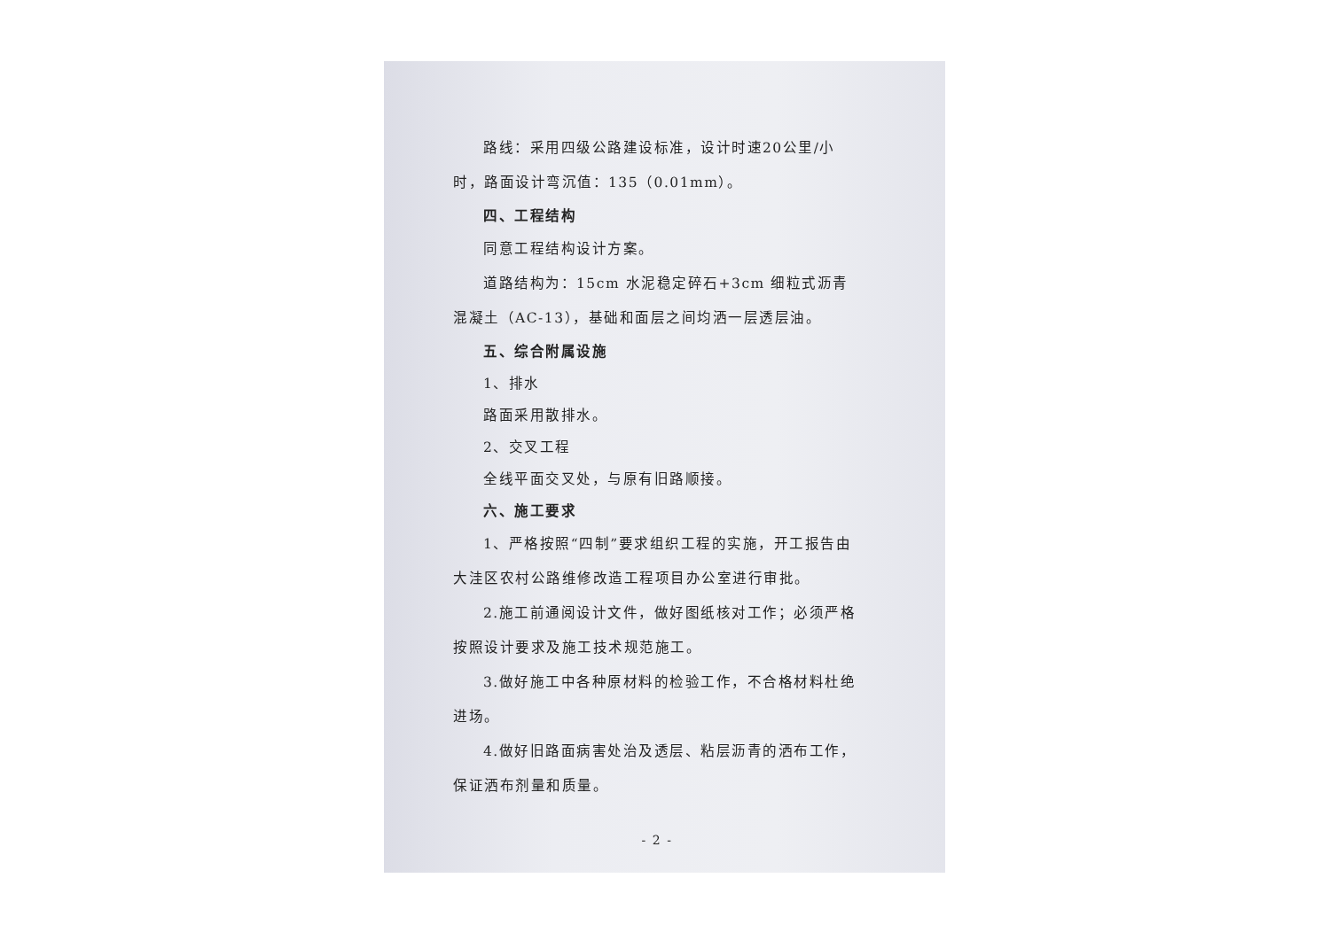路线：采用四级公路建设标准，设计时速20公里/小时，路面设计弯沉值：135（0.01mm）。
四、工程结构
同意工程结构设计方案。
道路结构为：15cm 水泥稳定碎石+3cm 细粒式沥青混凝土（AC-13），基础和面层之间均洒一层透层油。
五、综合附属设施
1、排水
路面采用散排水。
2、交叉工程
全线平面交叉处，与原有旧路顺接。
六、施工要求
1、严格按照“四制”要求组织工程的实施，开工报告由大洼区农村公路维修改造工程项目办公室进行审批。
2.施工前通阅设计文件，做好图纸核对工作；必须严格按照设计要求及施工技术规范施工。
3.做好施工中各种原材料的检验工作，不合格材料杜绝进场。
4.做好旧路面病害处治及透层、粘层沥青的洒布工作，保证洒布剂量和质量。
- 2 -